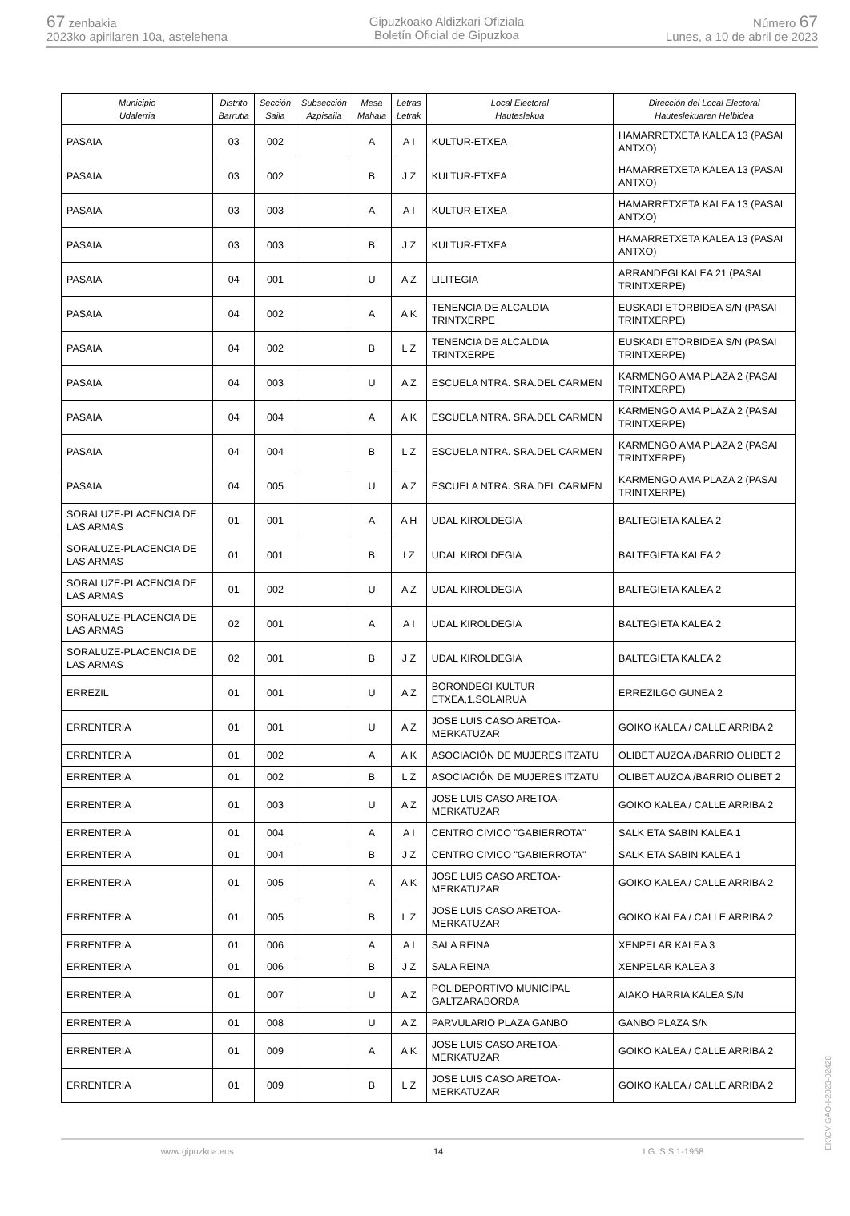67 zenbakia
2023ko apirilaren 10a, astelehena
Gipuzkoako Aldizkari Ofiziala
Boletín Oficial de Gipuzkoa
Número 67
Lunes, a 10 de abril de 2023
| Municipio Udalerria | Distrito Barrutia | Sección Saila | Subsección Azpisaila | Mesa Mahaia | Letras Letrak | Local Electoral Hauteslekua | Dirección del Local Electoral Hauteslekuaren Helbidea |
| --- | --- | --- | --- | --- | --- | --- | --- |
| PASAIA | 03 | 002 | | A | A I | KULTUR-ETXEA | HAMARRETXETA KALEA 13 (PASAI ANTXO) |
| PASAIA | 03 | 002 | | B | J Z | KULTUR-ETXEA | HAMARRETXETA KALEA 13 (PASAI ANTXO) |
| PASAIA | 03 | 003 | | A | A I | KULTUR-ETXEA | HAMARRETXETA KALEA 13 (PASAI ANTXO) |
| PASAIA | 03 | 003 | | B | J Z | KULTUR-ETXEA | HAMARRETXETA KALEA 13 (PASAI ANTXO) |
| PASAIA | 04 | 001 | | U | A Z | LILITEGIA | ARRANDEGI KALEA 21 (PASAI TRINTXERPE) |
| PASAIA | 04 | 002 | | A | A K | TENENCIA DE ALCALDIA TRINTXERPE | EUSKADI ETORBIDEA S/N (PASAI TRINTXERPE) |
| PASAIA | 04 | 002 | | B | L Z | TENENCIA DE ALCALDIA TRINTXERPE | EUSKADI ETORBIDEA S/N (PASAI TRINTXERPE) |
| PASAIA | 04 | 003 | | U | A Z | ESCUELA NTRA. SRA.DEL CARMEN | KARMENGO AMA PLAZA 2 (PASAI TRINTXERPE) |
| PASAIA | 04 | 004 | | A | A K | ESCUELA NTRA. SRA.DEL CARMEN | KARMENGO AMA PLAZA 2 (PASAI TRINTXERPE) |
| PASAIA | 04 | 004 | | B | L Z | ESCUELA NTRA. SRA.DEL CARMEN | KARMENGO AMA PLAZA 2 (PASAI TRINTXERPE) |
| PASAIA | 04 | 005 | | U | A Z | ESCUELA NTRA. SRA.DEL CARMEN | KARMENGO AMA PLAZA 2 (PASAI TRINTXERPE) |
| SORALUZE-PLACENCIA DE LAS ARMAS | 01 | 001 | | A | A H | UDAL KIROLDEGIA | BALTEGIETA KALEA 2 |
| SORALUZE-PLACENCIA DE LAS ARMAS | 01 | 001 | | B | I Z | UDAL KIROLDEGIA | BALTEGIETA KALEA 2 |
| SORALUZE-PLACENCIA DE LAS ARMAS | 01 | 002 | | U | A Z | UDAL KIROLDEGIA | BALTEGIETA KALEA 2 |
| SORALUZE-PLACENCIA DE LAS ARMAS | 02 | 001 | | A | A I | UDAL KIROLDEGIA | BALTEGIETA KALEA 2 |
| SORALUZE-PLACENCIA DE LAS ARMAS | 02 | 001 | | B | J Z | UDAL KIROLDEGIA | BALTEGIETA KALEA 2 |
| ERREZIL | 01 | 001 | | U | A Z | BORONDEGI KULTUR ETXEA,1.SOLAIRUA | ERREZILGO GUNEA 2 |
| ERRENTERIA | 01 | 001 | | U | A Z | JOSE LUIS CASO ARETOA-MERKATUZAR | GOIKO KALEA / CALLE ARRIBA 2 |
| ERRENTERIA | 01 | 002 | | A | A K | ASOCIACIÓN DE MUJERES ITZATU | OLIBET AUZOA /BARRIO OLIBET 2 |
| ERRENTERIA | 01 | 002 | | B | L Z | ASOCIACIÓN DE MUJERES ITZATU | OLIBET AUZOA /BARRIO OLIBET 2 |
| ERRENTERIA | 01 | 003 | | U | A Z | JOSE LUIS CASO ARETOA-MERKATUZAR | GOIKO KALEA / CALLE ARRIBA 2 |
| ERRENTERIA | 01 | 004 | | A | A I | CENTRO CIVICO "GABIERROTA" | SALK ETA SABIN KALEA 1 |
| ERRENTERIA | 01 | 004 | | B | J Z | CENTRO CIVICO "GABIERROTA" | SALK ETA SABIN KALEA 1 |
| ERRENTERIA | 01 | 005 | | A | A K | JOSE LUIS CASO ARETOA-MERKATUZAR | GOIKO KALEA / CALLE ARRIBA 2 |
| ERRENTERIA | 01 | 005 | | B | L Z | JOSE LUIS CASO ARETOA-MERKATUZAR | GOIKO KALEA / CALLE ARRIBA 2 |
| ERRENTERIA | 01 | 006 | | A | A I | SALA REINA | XENPELAR KALEA 3 |
| ERRENTERIA | 01 | 006 | | B | J Z | SALA REINA | XENPELAR KALEA 3 |
| ERRENTERIA | 01 | 007 | | U | A Z | POLIDEPORTIVO MUNICIPAL GALTZARABORDA | AIAKO HARRIA KALEA S/N |
| ERRENTERIA | 01 | 008 | | U | A Z | PARVULARIO PLAZA GANBO | GANBO PLAZA S/N |
| ERRENTERIA | 01 | 009 | | A | A K | JOSE LUIS CASO ARETOA-MERKATUZAR | GOIKO KALEA / CALLE ARRIBA 2 |
| ERRENTERIA | 01 | 009 | | B | L Z | JOSE LUIS CASO ARETOA-MERKATUZAR | GOIKO KALEA / CALLE ARRIBA 2 |
www.gipuzkoa.eus 14 LG.:S.S.1-1958
EK\CV GAO-I-2023-02428